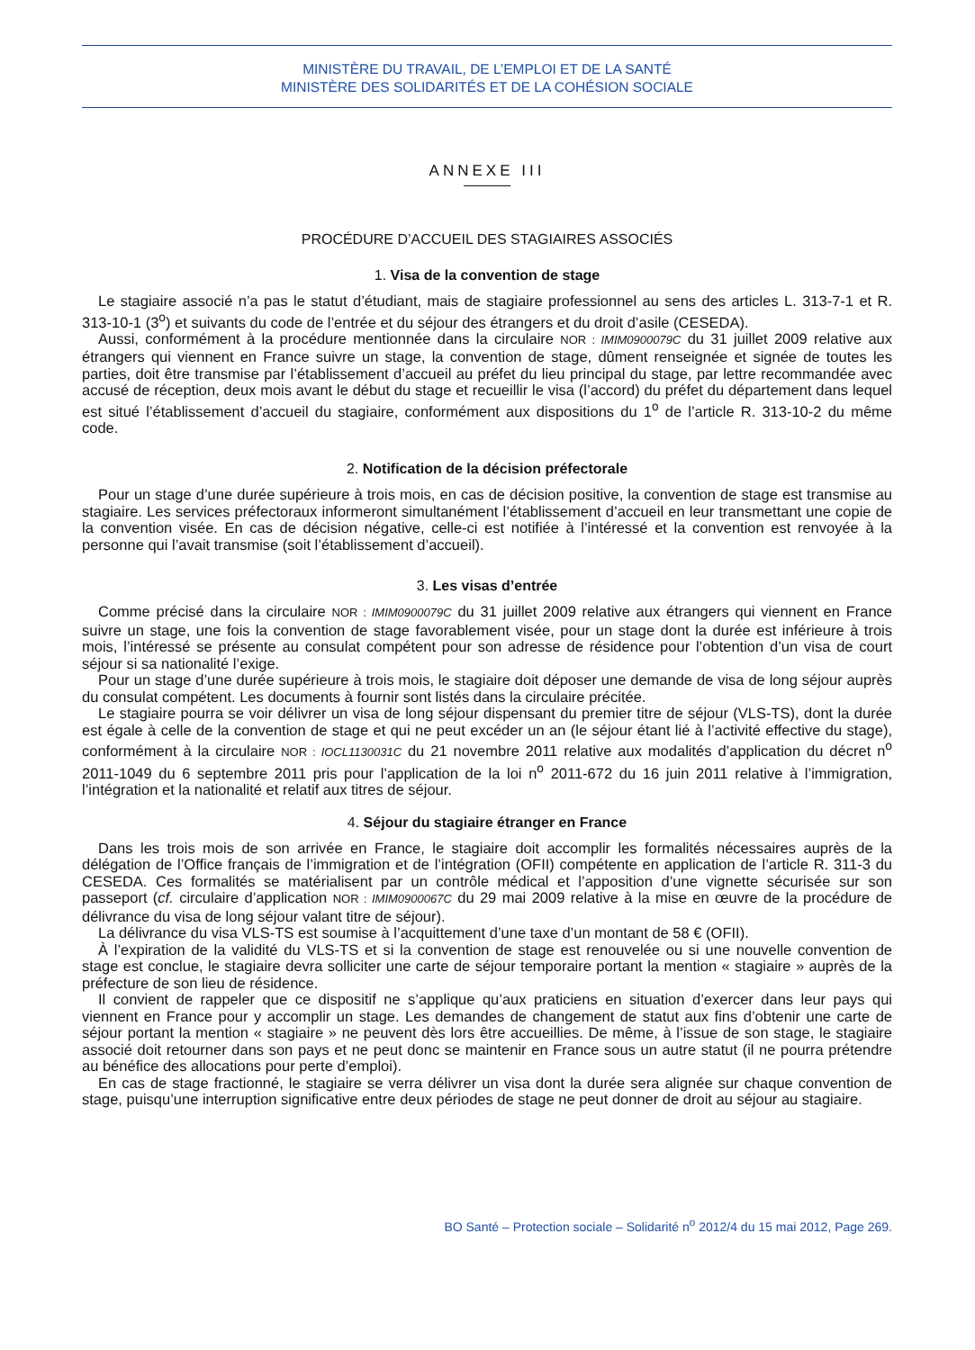MINISTÈRE DU TRAVAIL, DE L’EMPLOI ET DE LA SANTÉ
MINISTÈRE DES SOLIDARITÉS ET DE LA COHÉSION SOCIALE
ANNEXE III
PROCÉDURE D’ACCUEIL DES STAGIAIRES ASSOCIÉS
1. Visa de la convention de stage
Le stagiaire associé n’a pas le statut d’étudiant, mais de stagiaire professionnel au sens des articles L. 313-7-1 et R. 313-10-1 (3<sup>o</sup>) et suivants du code de l’entrée et du séjour des étrangers et du droit d’asile (CESEDA).
Aussi, conformément à la procédure mentionnée dans la circulaire NOR : IMIM0900079C du 31 juillet 2009 relative aux étrangers qui viennent en France suivre un stage, la convention de stage, dûment renseignée et signée de toutes les parties, doit être transmise par l’établissement d’accueil au préfet du lieu principal du stage, par lettre recommandée avec accusé de réception, deux mois avant le début du stage et recueillir le visa (l’accord) du préfet du département dans lequel est situé l’établissement d’accueil du stagiaire, conformément aux dispositions du 1<sup>o</sup> de l’article R. 313-10-2 du même code.
2. Notification de la décision préfectorale
Pour un stage d’une durée supérieure à trois mois, en cas de décision positive, la convention de stage est transmise au stagiaire. Les services préfectoraux informeront simultanément l’établissement d’accueil en leur transmettant une copie de la convention visée. En cas de décision négative, celle-ci est notifiée à l’intéressé et la convention est renvoyée à la personne qui l’avait transmise (soit l’établissement d’accueil).
3. Les visas d’entrée
Comme précisé dans la circulaire NOR : IMIM0900079C du 31 juillet 2009 relative aux étrangers qui viennent en France suivre un stage, une fois la convention de stage favorablement visée, pour un stage dont la durée est inférieure à trois mois, l’intéressé se présente au consulat compétent pour son adresse de résidence pour l’obtention d’un visa de court séjour si sa nationalité l’exige.
Pour un stage d’une durée supérieure à trois mois, le stagiaire doit déposer une demande de visa de long séjour auprès du consulat compétent. Les documents à fournir sont listés dans la circulaire précitée.
Le stagiaire pourra se voir délivrer un visa de long séjour dispensant du premier titre de séjour (VLS-TS), dont la durée est égale à celle de la convention de stage et qui ne peut excéder un an (le séjour étant lié à l’activité effective du stage), conformément à la circulaire NOR : IOCL1130031C du 21 novembre 2011 relative aux modalités d’application du décret n<sup>o</sup> 2011-1049 du 6 septembre 2011 pris pour l’application de la loi n<sup>o</sup> 2011-672 du 16 juin 2011 relative à l’immigration, l’intégration et la nationalité et relatif aux titres de séjour.
4. Séjour du stagiaire étranger en France
Dans les trois mois de son arrivée en France, le stagiaire doit accomplir les formalités nécessaires auprès de la délégation de l’Office français de l’immigration et de l’intégration (OFII) compétente en application de l’article R. 311-3 du CESEDA. Ces formalités se matérialisent par un contrôle médical et l’apposition d’une vignette sécurisée sur son passeport (cf. circulaire d’application NOR : IMIM0900067C du 29 mai 2009 relative à la mise en œuvre de la procédure de délivrance du visa de long séjour valant titre de séjour).
La délivrance du visa VLS-TS est soumise à l’acquittement d’une taxe d’un montant de 58 € (OFII).
À l’expiration de la validité du VLS-TS et si la convention de stage est renouvelée ou si une nouvelle convention de stage est conclue, le stagiaire devra solliciter une carte de séjour temporaire portant la mention « stagiaire » auprès de la préfecture de son lieu de résidence.
Il convient de rappeler que ce dispositif ne s’applique qu’aux praticiens en situation d’exercer dans leur pays qui viennent en France pour y accomplir un stage. Les demandes de changement de statut aux fins d’obtenir une carte de séjour portant la mention « stagiaire » ne peuvent dès lors être accueillies. De même, à l’issue de son stage, le stagiaire associé doit retourner dans son pays et ne peut donc se maintenir en France sous un autre statut (il ne pourra prétendre au bénéfice des allocations pour perte d’emploi).
En cas de stage fractionné, le stagiaire se verra délivrer un visa dont la durée sera alignée sur chaque convention de stage, puisqu’une interruption significative entre deux périodes de stage ne peut donner de droit au séjour au stagiaire.
BO Santé – Protection sociale – Solidarité n<sup>o</sup> 2012/4 du 15 mai 2012, Page 269.